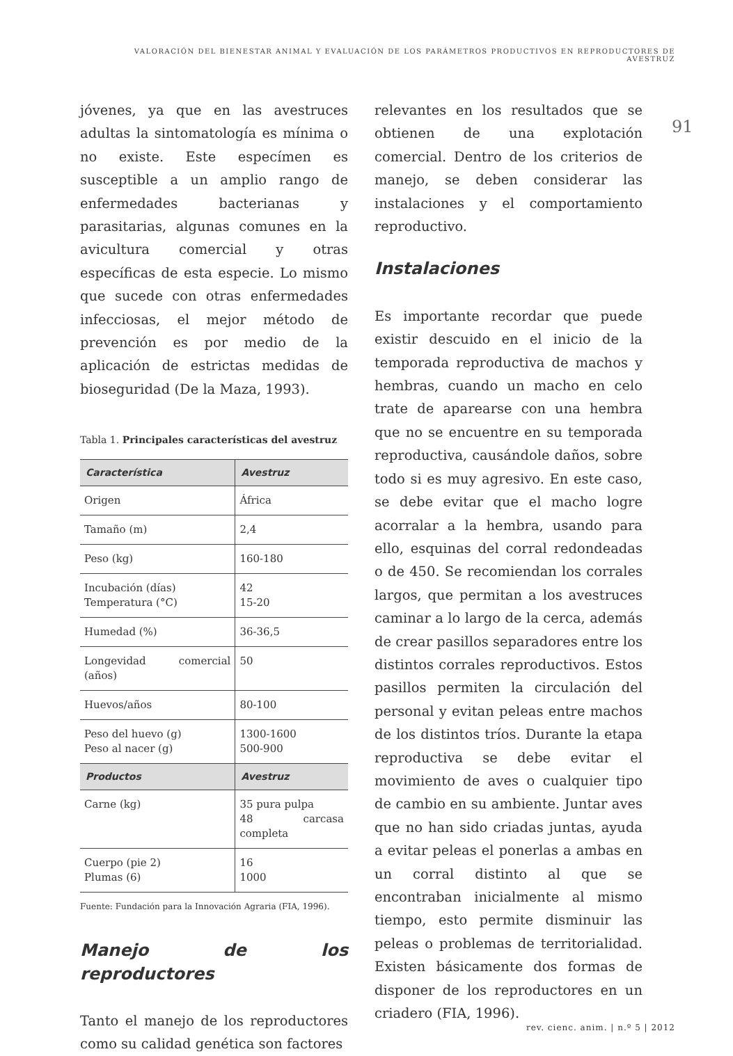VALORACIÓN DEL BIENESTAR ANIMAL Y EVALUACIÓN DE LOS PARÁMETROS PRODUCTIVOS EN REPRODUCTORES DE AVESTRUZ
91
jóvenes, ya que en las avestruces adultas la sintomatología es mínima o no existe. Este especímen es susceptible a un amplio rango de enfermedades bacterianas y parasitarias, algunas comunes en la avicultura comercial y otras específicas de esta especie. Lo mismo que sucede con otras enfermedades infecciosas, el mejor método de prevención es por medio de la aplicación de estrictas medidas de bioseguridad (De la Maza, 1993).
Tabla 1. Principales características del avestruz
| Característica | Avestruz |
| --- | --- |
| Origen | África |
| Tamaño (m) | 2,4 |
| Peso (kg) | 160-180 |
| Incubación (días) Temperatura (°C) | 42 15-20 |
| Humedad (%) | 36-36,5 |
| Longevidad comercial (años) | 50 |
| Huevos/años | 80-100 |
| Peso del huevo (g) Peso al nacer (g) | 1300-1600 500-900 |
| Productos | Avestruz |
| Carne (kg) | 35 pura pulpa 48 carcasa completa |
| Cuerpo (pie 2) Plumas (6) | 16 1000 |
Fuente: Fundación para la Innovación Agraria (FIA, 1996).
Manejo de los reproductores
Tanto el manejo de los reproductores como su calidad genética son factores
relevantes en los resultados que se obtienen de una explotación comercial. Dentro de los criterios de manejo, se deben considerar las instalaciones y el comportamiento reproductivo.
Instalaciones
Es importante recordar que puede existir descuido en el inicio de la temporada reproductiva de machos y hembras, cuando un macho en celo trate de aparearse con una hembra que no se encuentre en su temporada reproductiva, causándole daños, sobre todo si es muy agresivo. En este caso, se debe evitar que el macho logre acorralar a la hembra, usando para ello, esquinas del corral redondeadas o de 450. Se recomiendan los corrales largos, que permitan a los avestruces caminar a lo largo de la cerca, además de crear pasillos separadores entre los distintos corrales reproductivos. Estos pasillos permiten la circulación del personal y evitan peleas entre machos de los distintos tríos. Durante la etapa reproductiva se debe evitar el movimiento de aves o cualquier tipo de cambio en su ambiente. Juntar aves que no han sido criadas juntas, ayuda a evitar peleas el ponerlas a ambas en un corral distinto al que se encontraban inicialmente al mismo tiempo, esto permite disminuir las peleas o problemas de territorialidad. Existen básicamente dos formas de disponer de los reproductores en un criadero (FIA, 1996).
rev. cienc. anim. | n.º 5 | 2012